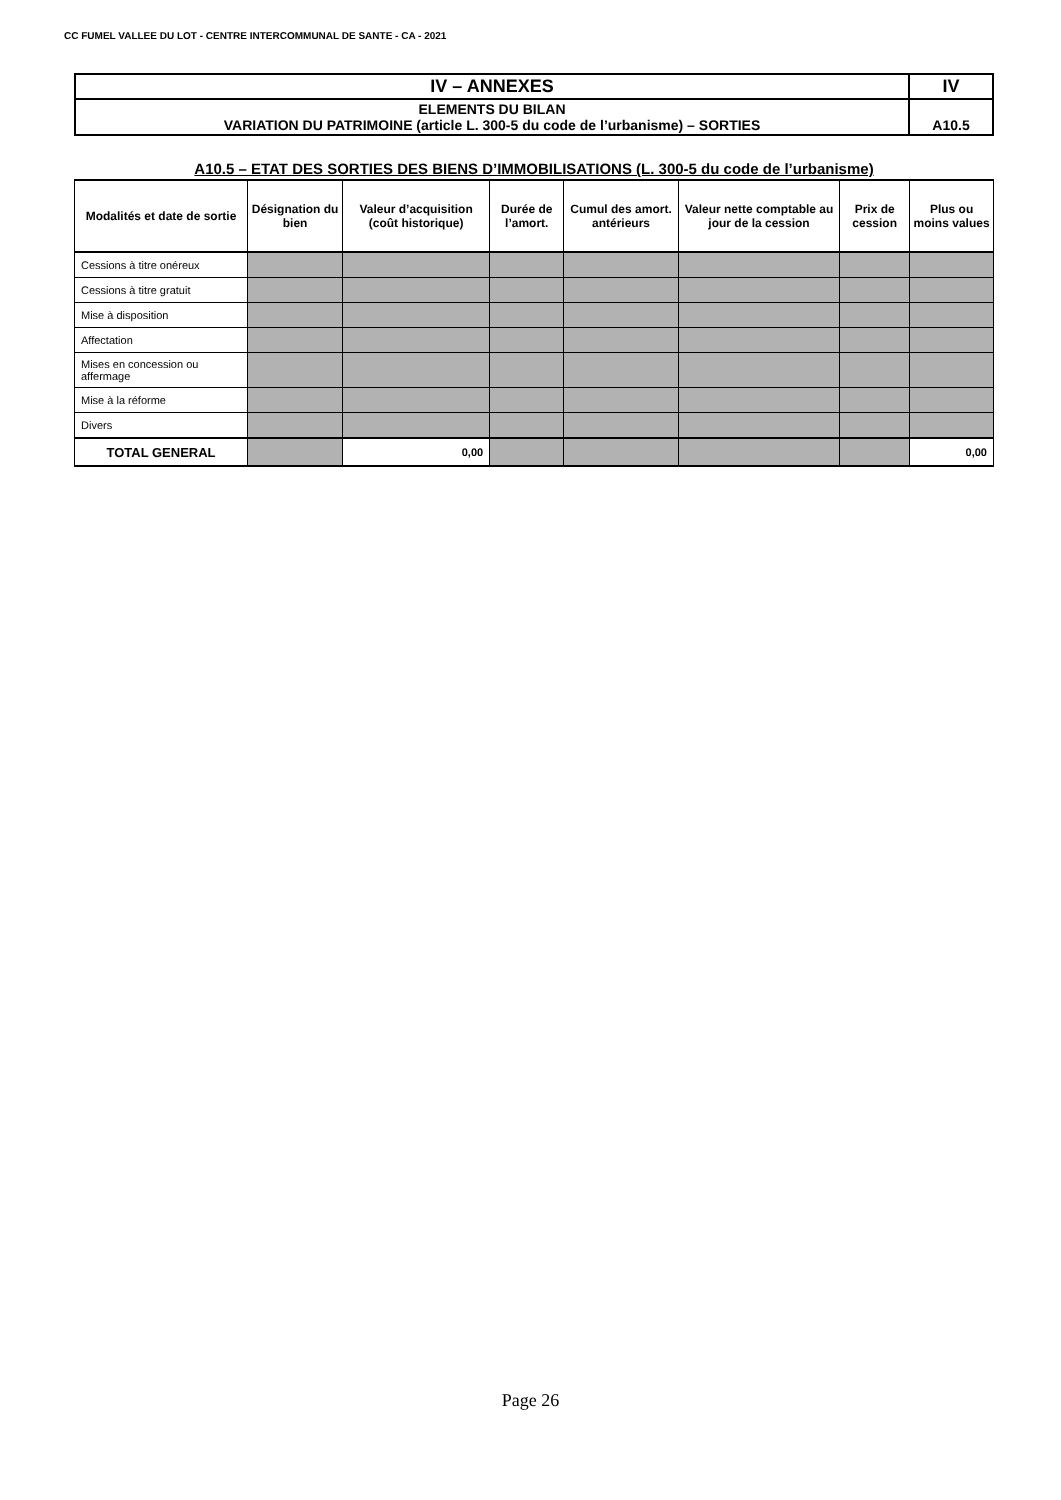CC FUMEL VALLEE DU LOT - CENTRE INTERCOMMUNAL DE SANTE - CA - 2021
| IV – ANNEXES | IV |
| ELEMENTS DU BILAN VARIATION DU PATRIMOINE (article L. 300-5 du code de l’urbanisme) – SORTIES | A10.5 |
A10.5 – ETAT DES SORTIES DES BIENS D’IMMOBILISATIONS (L. 300-5 du code de l’urbanisme)
| Modalités et date de sortie | Désignation du bien | Valeur d’acquisition (coût historique) | Durée de l’amort. | Cumul des amort. antérieurs | Valeur nette comptable au jour de la cession | Prix de cession | Plus ou moins values |
| --- | --- | --- | --- | --- | --- | --- | --- |
| Cessions à titre onéreux | | | | | | | |
| Cessions à titre gratuit | | | | | | | |
| Mise à disposition | | | | | | | |
| Affectation | | | | | | | |
| Mises en concession ou affermage | | | | | | | |
| Mise à la réforme | | | | | | | |
| Divers | | | | | | | |
| TOTAL GENERAL | | 0,00 | | | | | 0,00 |
Page 26